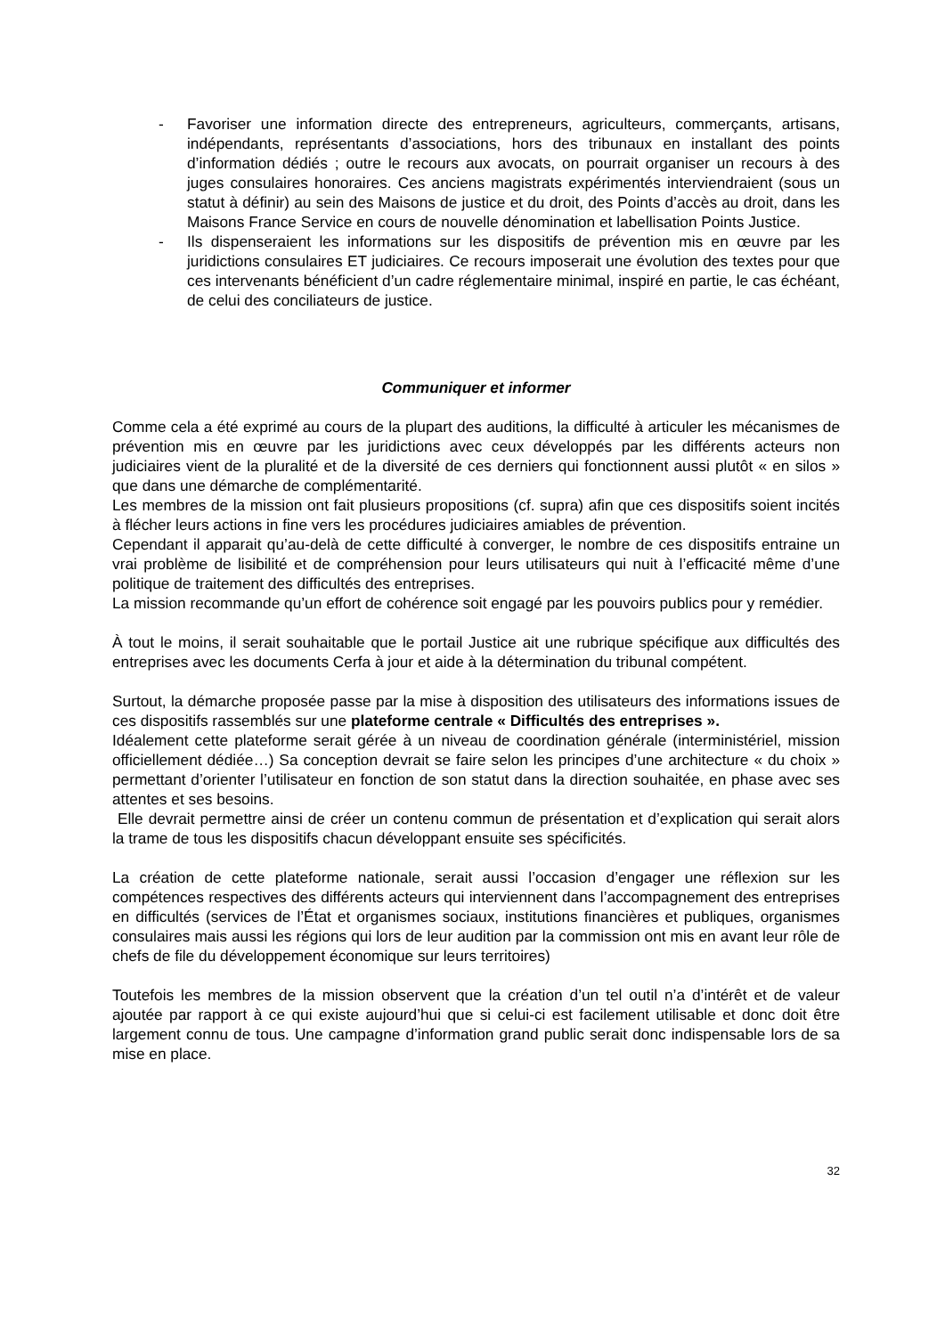- Favoriser une information directe des entrepreneurs, agriculteurs, commerçants, artisans, indépendants, représentants d’associations, hors des tribunaux en installant des points d’information dédiés ; outre le recours aux avocats, on pourrait organiser un recours à des juges consulaires honoraires. Ces anciens magistrats expérimentés interviendraient (sous un statut à définir) au sein des Maisons de justice et du droit, des Points d’accès au droit, dans les Maisons France Service en cours de nouvelle dénomination et labellisation Points Justice.
- Ils dispenseraient les informations sur les dispositifs de prévention mis en œuvre par les juridictions consulaires ET judiciaires. Ce recours imposerait une évolution des textes pour que ces intervenants bénéficient d’un cadre réglementaire minimal, inspiré en partie, le cas échéant, de celui des conciliateurs de justice.
Communiquer et informer
Comme cela a été exprimé au cours de la plupart des auditions, la difficulté à articuler les mécanismes de prévention mis en œuvre par les juridictions avec ceux développés par les différents acteurs non judiciaires vient de la pluralité et de la diversité de ces derniers qui fonctionnent aussi plutôt « en silos » que dans une démarche de complémentarité.
Les membres de la mission ont fait plusieurs propositions (cf. supra) afin que ces dispositifs soient incités à flécher leurs actions in fine vers les procédures judiciaires amiables de prévention.
Cependant il apparait qu’au-delà de cette difficulté à converger, le nombre de ces dispositifs entraine un vrai problème de lisibilité et de compréhension pour leurs utilisateurs qui nuit à l’efficacité même d’une politique de traitement des difficultés des entreprises.
La mission recommande qu’un effort de cohérence soit engagé par les pouvoirs publics pour y remédier.
À tout le moins, il serait souhaitable que le portail Justice ait une rubrique spécifique aux difficultés des entreprises avec les documents Cerfa à jour et aide à la détermination du tribunal compétent.
Surtout, la démarche proposée passe par la mise à disposition des utilisateurs des informations issues de ces dispositifs rassemblés sur une plateforme centrale « Difficultés des entreprises ».
Idéalement cette plateforme serait gérée à un niveau de coordination générale (interministériel, mission officiellement dédiée…) Sa conception devrait se faire selon les principes d’une architecture « du choix » permettant d’orienter l’utilisateur en fonction de son statut dans la direction souhaitée, en phase avec ses attentes et ses besoins.
Elle devrait permettre ainsi de créer un contenu commun de présentation et d’explication qui serait alors la trame de tous les dispositifs chacun développant ensuite ses spécificités.
La création de cette plateforme nationale, serait aussi l’occasion d’engager une réflexion sur les compétences respectives des différents acteurs qui interviennent dans l’accompagnement des entreprises en difficultés (services de l’État et organismes sociaux, institutions financières et publiques, organismes consulaires mais aussi les régions qui lors de leur audition par la commission ont mis en avant leur rôle de chefs de file du développement économique sur leurs territoires)
Toutefois les membres de la mission observent que la création d’un tel outil n’a d’intérêt et de valeur ajoutée par rapport à ce qui existe aujourd’hui que si celui-ci est facilement utilisable et donc doit être largement connu de tous. Une campagne d’information grand public serait donc indispensable lors de sa mise en place.
32